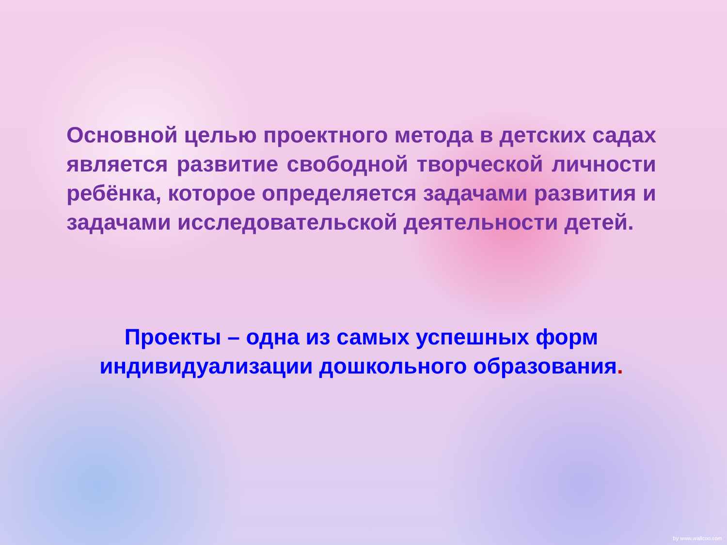Основной целью проектного метода в детских садах является развитие свободной творческой личности ребёнка, которое определяется задачами развития и задачами исследовательской деятельности детей.
Проекты – одна из самых успешных форм индивидуализации дошкольного образования.
by www.wallcoo.com